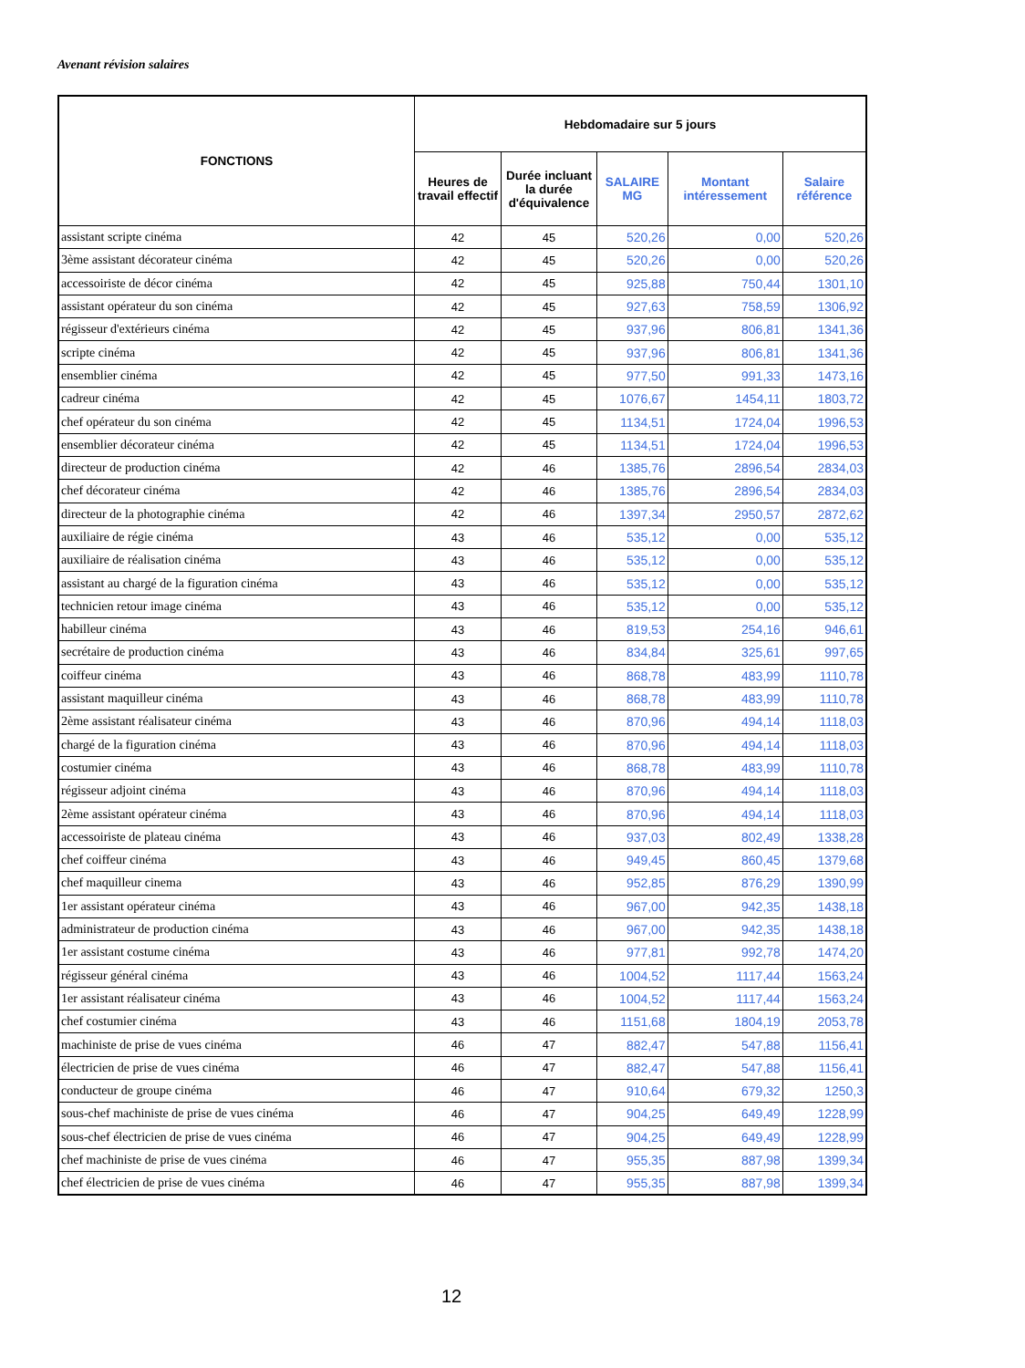Avenant révision salaires
| FONCTIONS | Hebdomadaire sur 5 jours | | | | |
| --- | --- | --- | --- | --- | --- |
| | Heures de travail effectif | Durée incluant la durée d'équivalence | SALAIRE MG | Montant intéressement | Salaire référence |
| assistant scripte cinéma | 42 | 45 | 520,26 | 0,00 | 520,26 |
| 3ème assistant décorateur cinéma | 42 | 45 | 520,26 | 0,00 | 520,26 |
| accessoiriste de décor cinéma | 42 | 45 | 925,88 | 750,44 | 1301,10 |
| assistant opérateur du son cinéma | 42 | 45 | 927,63 | 758,59 | 1306,92 |
| régisseur d'extérieurs cinéma | 42 | 45 | 937,96 | 806,81 | 1341,36 |
| scripte cinéma | 42 | 45 | 937,96 | 806,81 | 1341,36 |
| ensemblier cinéma | 42 | 45 | 977,50 | 991,33 | 1473,16 |
| cadreur cinéma | 42 | 45 | 1076,67 | 1454,11 | 1803,72 |
| chef opérateur du son cinéma | 42 | 45 | 1134,51 | 1724,04 | 1996,53 |
| ensemblier décorateur cinéma | 42 | 45 | 1134,51 | 1724,04 | 1996,53 |
| directeur de production cinéma | 42 | 46 | 1385,76 | 2896,54 | 2834,03 |
| chef décorateur cinéma | 42 | 46 | 1385,76 | 2896,54 | 2834,03 |
| directeur de la photographie cinéma | 42 | 46 | 1397,34 | 2950,57 | 2872,62 |
| auxiliaire de régie cinéma | 43 | 46 | 535,12 | 0,00 | 535,12 |
| auxiliaire de réalisation cinéma | 43 | 46 | 535,12 | 0,00 | 535,12 |
| assistant au chargé de la figuration cinéma | 43 | 46 | 535,12 | 0,00 | 535,12 |
| technicien retour image cinéma | 43 | 46 | 535,12 | 0,00 | 535,12 |
| habilleur cinéma | 43 | 46 | 819,53 | 254,16 | 946,61 |
| secrétaire de production cinéma | 43 | 46 | 834,84 | 325,61 | 997,65 |
| coiffeur cinéma | 43 | 46 | 868,78 | 483,99 | 1110,78 |
| assistant maquilleur cinéma | 43 | 46 | 868,78 | 483,99 | 1110,78 |
| 2ème assistant réalisateur cinéma | 43 | 46 | 870,96 | 494,14 | 1118,03 |
| chargé de la figuration cinéma | 43 | 46 | 870,96 | 494,14 | 1118,03 |
| costumier cinéma | 43 | 46 | 868,78 | 483,99 | 1110,78 |
| régisseur adjoint cinéma | 43 | 46 | 870,96 | 494,14 | 1118,03 |
| 2ème assistant opérateur cinéma | 43 | 46 | 870,96 | 494,14 | 1118,03 |
| accessoiriste de plateau cinéma | 43 | 46 | 937,03 | 802,49 | 1338,28 |
| chef coiffeur cinéma | 43 | 46 | 949,45 | 860,45 | 1379,68 |
| chef maquilleur cinema | 43 | 46 | 952,85 | 876,29 | 1390,99 |
| 1er assistant opérateur cinéma | 43 | 46 | 967,00 | 942,35 | 1438,18 |
| administrateur de production cinéma | 43 | 46 | 967,00 | 942,35 | 1438,18 |
| 1er assistant costume cinéma | 43 | 46 | 977,81 | 992,78 | 1474,20 |
| régisseur général cinéma | 43 | 46 | 1004,52 | 1117,44 | 1563,24 |
| 1er assistant réalisateur cinéma | 43 | 46 | 1004,52 | 1117,44 | 1563,24 |
| chef costumier cinéma | 43 | 46 | 1151,68 | 1804,19 | 2053,78 |
| machiniste de prise de vues cinéma | 46 | 47 | 882,47 | 547,88 | 1156,41 |
| électricien de prise de vues cinéma | 46 | 47 | 882,47 | 547,88 | 1156,41 |
| conducteur de groupe cinéma | 46 | 47 | 910,64 | 679,32 | 1250,3 |
| sous-chef machiniste de prise de vues cinéma | 46 | 47 | 904,25 | 649,49 | 1228,99 |
| sous-chef électricien de prise de vues cinéma | 46 | 47 | 904,25 | 649,49 | 1228,99 |
| chef machiniste de prise de vues cinéma | 46 | 47 | 955,35 | 887,98 | 1399,34 |
| chef électricien de prise de vues cinéma | 46 | 47 | 955,35 | 887,98 | 1399,34 |
12